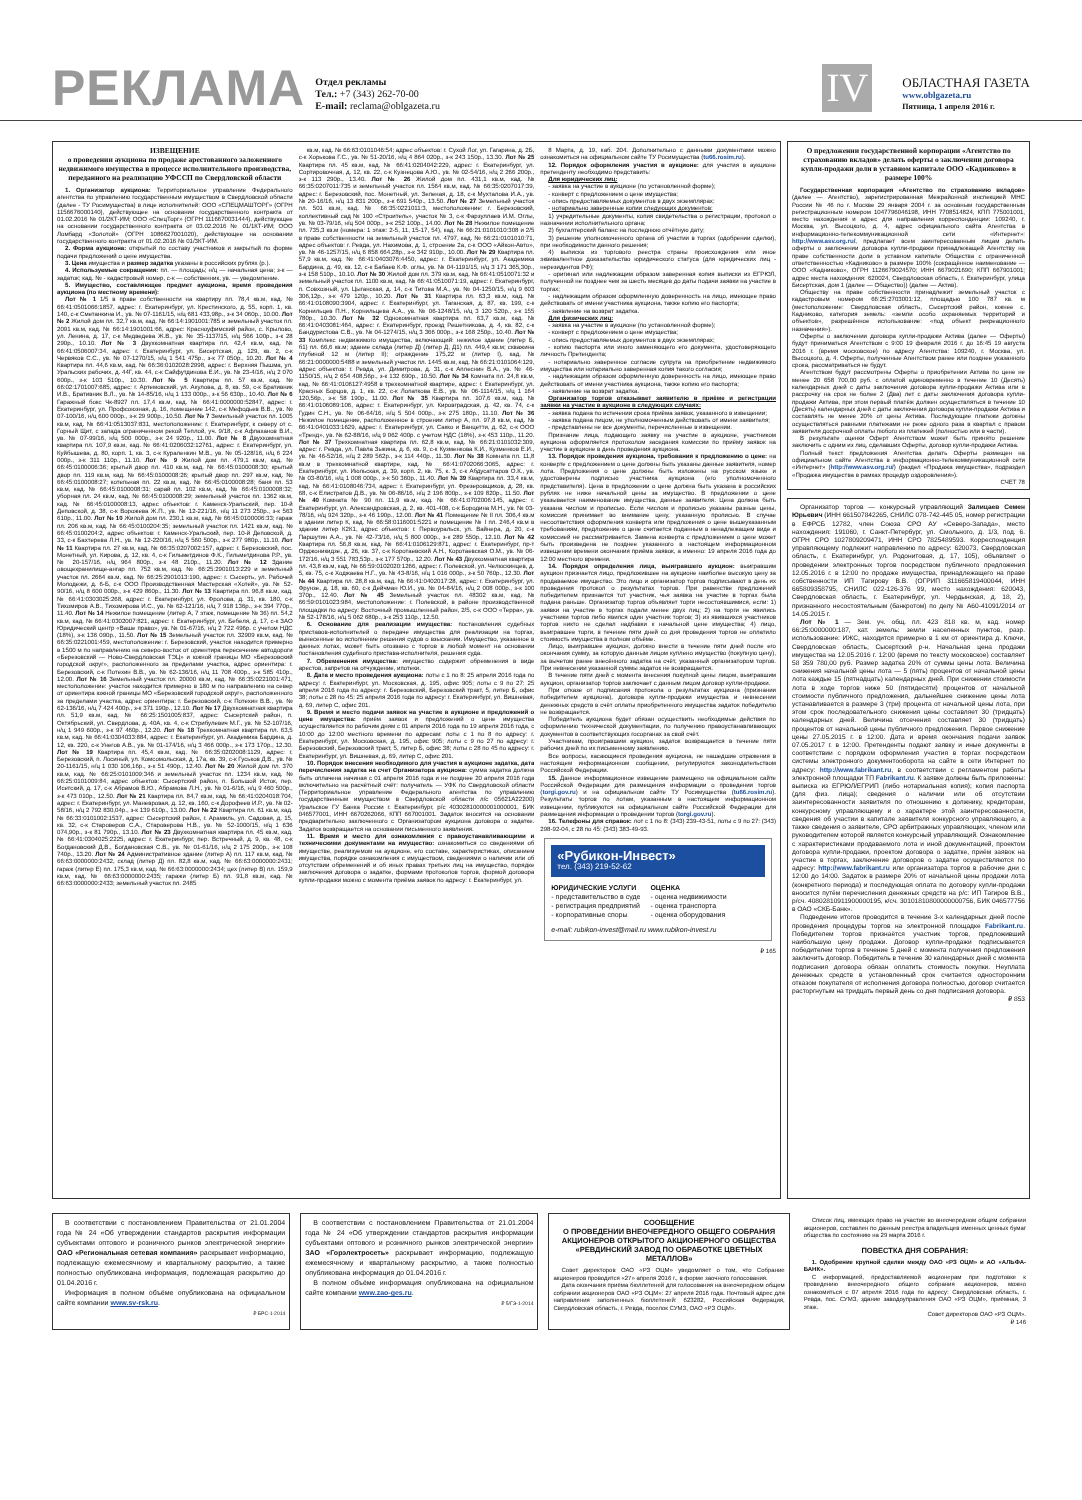РЕКЛАМА
Отдел рекламы
Тел.: +7 (343) 262-70-00
E-mail: reclama@oblgazeta.ru
IV
ОБЛАСТНАЯ ГАЗЕТА
www.oblgazeta.ru
Пятница, 1 апреля 2016 г.
ИЗВЕЩЕНИЕ
о проведении аукциона по продаже арестованного заложенного недвижимого имущества в процессе исполнительного производства, переданного на реализацию УФССП по Свердловской области
1. Организатор аукциона: Территориальное управление Федерального агентства по управлению государственным имуществом в Свердловской области (далее - ТУ Росимущества) в лице исполнителей: ООО «СПЕЦМАШТОРГ» (ОГРН 1156676000140), действующее на основании государственного контракта от 01.02.2016 № 01/2КТ-ИМ; ООО «СпецТорг» (ОГРН 1116670031444), действующее на основании государственного контракта от 03.02.2016 № 01/1КТ-ИМ; ООО Ломбард «Золотой» (ОГРН 1086627001020), действующее на основании государственного контракта от 01.02.2016 № 01/3КТ-ИМ.
2. Форма аукциона: открытый по составу участников и закрытый по форме подачи предложений о цене имущества.
3. Цена имущества и размер задатка указаны в российских рублях (р.).
4. Используемые сокращения: пл. — площадь; н/ц — начальная цена; з-к — задаток; кад. № - кадастровый номер, с-к — собственник, ув. — уведомление.
5. Имущество, составляющее предмет аукциона, время проведения аукциона (по местному времени):
Лот № 1 1/5 в праве собственности на квартиру пл. 78,4 кв.м, кад. № 66:41:0501066:1857, адрес: г. Екатеринбург, ул. Крестинского, д. 55, корп. 1, кв. 140, с-к Сметанкина И., ув. № 07-1161/15, н/ц 681 433,98р., з-к 34 060р., 10.00. Лот № 2 Жилой дом пл. 32,7 кв.м, кад. № 66:14:1901001:785 и земельный участок пл. 2091 кв.м, кад. № 66:14:1901001:66, адрес: Красноуфимский район, с. Крылово, ул. Ленина, д. 17, с-к Медведева Ж.В., ув. № 35-1137/15, н/ц 566 100р., з-к 28 290р., 10.10. Лот № 3 Двухкомнатная квартира пл. 42,4 кв.м, кад. № 66:41:0506007:34, адрес: г. Екатеринбург, ул. Бисертская, д. 129, кв. 2, с-к Червяков С.С., ув. № 07-1270/15, н/ц 1 541 475р., з-к 77 050р., 10.20. Лот № 4 Квартира пл. 44,6 кв.м, кад. № 66:36:0102028:2998, адрес: г. Верхняя Пышма, ул. Уральских рабочих, д. 44Г, кв. 44, с-к Сайфутдинова Е.И., ув. № 23-4/16, н/ц 2 070 600р., з-к 103 510р., 10.30. Лот № 5 Квартира пл. 57 кв.м, кад. № 66:02:1701007:685, адрес: г. Артемовский, ул. Акулова, д. 8, кв. 59, с-к Бративник И.В., Бративник В.Л., ув. № 14-85/16, н/ц 1 133 000р., з-к 56 630р., 10.40. Лот № 6 Гаражный бокс Чк-8927 пл. 17,4 кв.м, кад. № 66:41:0000000:52847, адрес: г. Екатеринбург, ул. Профсоюзная, д. 16, помещение 142, с-к Мефодьев В.В., ув. № 07-100/16, н/ц 600 000р., з-к 29 900р., 10.50. Лот № 7 Земельный участок пл. 1005 кв.м, кад. № 66:41:0513037:831, местоположение: г. Екатеринбург, к северу от с. Горный Щит, с запада ограниченном рекой Теплой, уч. 9/18, с-к Афлаханов В.И., ув. № 07-99/16, н/ц 500 000р., з-к 24 920р., 11.00. Лот № 8 Двухкомнатная квартира пл. 107,9 кв.м, кад. № 66:41:0206032:12761, адрес: г. Екатеринбург, ул. Куйбышева, д. 80, корп. 1, кв. 3, с-к Кураленкин М.В., ув. № 05-128/16, н/ц 6 224 000р., з-к 311 110р., 11.10. Лот № 9 Жилой дом пл. 479,1 кв.м, кад. № 66:45:0100006:36; крытый двор пл. 410 кв.м, кад. № 66:45:0100008:30; крытый двор пл. 119 кв.м, кад. № 66:45:0100008:26; крытый двор пл. 297 кв.м, кад. № 66:45:0100008:27; котельная пл. 22 кв.м, кад. № 66:45:0100008:28; баня пл. 53 кв.м, кад. № 66:45:0100008:31; сарай пл. 102 кв.м, кад. № 66:45:0100008:32; уборная пл. 24 кв.м, кад. № 66:45:0100008:29; земельный участок пл. 1362 кв.м, кад. № 66:45:0100008:13, адрес объектов: г. Каменск-Уральский, пер. 10-й Деповской, д. 38, с-к Ворожева Ж.П., ув. № 12-221/16, н/ц 11 273 250р., з-к 563 610р., 11.00. Лот № 10 Жилой дом пл. 230,1 кв.м, кад. № 66:45:0100006:33; гараж пл. 206 кв.м, кад. № 66:45:0100204:35; земельный участок пл. 1421 кв.м, кад. № 66:45:0100204:2, адрес объектов: г. Каменск-Уральский, пер. 10-й Деповской, д. 33, с-к Бахтерева Л.Н., ув. № 12-220/16, н/ц 5 560 500р., з-к 277 980р., 11.10. Лот № 11 Квартира пл. 27 кв.м, кад. № 66:35:0207002:157, адрес: г. Березовский, пос. Монетный, ул. Кирова, д. 12, кв. 4, с-к Гильметдинов Ф.К., Гильметдинова Р.Р., ув. № 20-157/16, н/ц 964 800р., з-к 48 210р., 11.20. Лот № 12 Здание овощехранилище-ангар пл. 752 кв.м, кад. № 66:25:2901013:229 и земельный участок пл. 2664 кв.м, кад. № 66:25:2901013:190, адрес: г. Сысерть, ул. Рабочей Молодежи, д. 6-Б, с-к ООО Производственная Мастерская «Хотей», ув. № 52-90/16, н/ц 8 600 000р., з-к 429 860р., 11.30. Лот № 13 Квартира пл. 96,8 кв.м, кад. № 66:41:0303025:268, адрес: г. Екатеринбург, ул. Фролова, д. 31, кв. 180, с-к Тихомиров А.В., Тихомирова И.С., ув. № 62-121/16, н/ц 7 918 136р., з-к 394 770р., 11.40. Лот № 14 Нежилое помещение (литер А, 7 этаж, помещение № 36) пл. 54,2 кв.м, кад. № 66:41:0302007:821, адрес: г. Екатеринбург, ул. Бебеля, д. 17, с-к ЗАО Юридический центр «Ваше право», ув. № 01-67/16, н/ц 2 722 496р. с учетом НДС (18%), з-к 136 090р., 11.50. Лот № 15 Земельный участок пл. 32909 кв.м, кад. № 66:35:0221001:459, местоположение: г. Березовский, участок находится примерно в 1500 м по направлению на северо-восток от ориентира пересечение автодороги «Березовский — Ново-Свердловская ТЭЦ» и южной границы МО «Березовский городской округ», расположенного за пределами участка, адрес ориентира: г. Березовский, с-к Потехин В.В., ув. № 62-136/16, н/ц 11 708 400р., з-к 585 410р., 12.00. Лот № 16 Земельный участок пл. 20000 кв.м, кад. № 66:35:0221001:471, местоположение: участок находится примерно в 180 м по направлению на север от ориентира южной границы МО «Березовский городской округ», расположенного за пределами участка, адрес ориентира: г. Березовский, с-к Потехин В.В., ув. № 62-136/16, н/ц 7 424 400р., з-к 371 190р., 12.10. Лот № 17 Двухкомнатная квартира пл. 51,9 кв.м, кад. № 66:25:1501005:837, адрес: Сысертский район, п. Октябрьский, ул. Свердлова, д. 40А, кв. 4, с-к Стрибулевич М.Г., ув. № 52-107/16, н/ц 1 949 600р., з-к 97 460р., 12.20. Лот № 18 Трехкомнатная квартира пл. 63,5 кв.м, кад. № 66:41:0304033:884, адрес: г. Екатеринбург, ул. Академика Бардина, д. 12, кв. 220, с-к Унегов А.В., ув. № 01-174/16, н/ц 3 466 000р., з-к 173 170р., 12.30. Лот № 19 Квартира пл. 45,4 кв.м, кад. № 66:35:0202008:1129, адрес: г. Березовский, п. Лосиный, ул. Комсомольская, д. 17а, кв. 39, с-к Гуськов Д.В., ув. № 20-1161/15, н/ц 1 030 106,16р., з-к 51 490р., 12.40. Лот № 20 Жилой дом пл. 370 кв.м, кад. № 66:25:0101009:346 и земельный участок пл. 1234 кв.м, кад. № 66:25:0101009:84, адрес объектов: Сысертский район, п. Большой Исток, пер. Исетский, д. 17, с-к Абрамов В.Ю., Абрамова Л.Н., ув. № 01-6/16, н/ц 9 460 500р., з-к 473 010р., 12.50. Лот № 21 Квартира пл. 84,7 кв.м, кад. № 66:41:0204018:704, адрес: г. Екатеринбург, ул. Маневровая, д. 12, кв. 160, с-к Дорофеев И.Р., ув. № 02-58/16, н/ц 2 792 830,04р., з-к 139 610р., 13.00. Лот № 22 Квартира пл. 61 кв.м, кад. № 66:33:0101002:1537, адрес: Сысертский район, г. Арамиль, ул. Садовая, д. 15, кв. 32, с-к Староверов С.А., Староверова Н.В., ув. № 52-1000/15, н/ц 1 636 074,90р., з-к 81 790р., 13.10. Лот № 23 Двухкомнатная квартира пл. 45 кв.м, кад. № 66:41:0304025:2225, адрес: г. Екатеринбург, пер. Встречный, д. 9, кв. 48, с-к Богдановский Д.В., Богдановская С.В., ув. № 01-61/16, н/ц 2 175 200р., з-к 108 740р., 13.20. Лот № 24 Административное здание (литер А) пл. 117 кв.м, кад. № 66:63:0000000:2432, склад (литер Д) пл. 82,8 кв.м, кад. № 66:63:0000000:2431; гараж (литер Е) пл. 175,3 кв.м, кад. № 66:63:0000000:2434; цех (литер В) пл. 159,9 кв.м, кад. № 66:63:0000000:2435; гаражи (литер Б) пл. 91,8 кв.м, кад. № 66:63:0000000:2433; земельный участок пл. 2485
кв.м, кад. № 66:63:0101046:54; адрес объектов: г. Сухой Лог, ул. Гагарина, д. 2Б, с-к Хорькова Г.С., ув. № 51-20/16, н/ц 4 864 020р., з-к 243 150р., 13.30. Лот № 25 Квартира пл. 45 кв.м, кад. № 66:41:0204042:229, адрес: г. Екатеринбург, ул. Сортировочная, д. 12, кв. 22, с-к Кузнецова А.Ю., ув. № 02-54/16, н/ц 2 266 200р., з-к 113 290р., 13.40. Лот № 26 Жилой дом пл. 431,1 кв.м, кад. № 66:35:0207011:735 и земельный участок пл. 1564 кв.м, кад. № 66:35:0207017:39, адрес: г. Березовский, пос. Монетный, ул. Зеленая, д. 18, с-к Мухталова И.А., ув. № 20-16/16, н/ц 13 831 200р., з-к 691 540р., 13.50. Лот № 27 Земельный участок пл. 501 кв.м, кад. № 66:35:0221011:3, местоположение: г. Березовский, коллективный сад № 100 «Строитель», участок № 3, с-к Фарзуллаев И.М. Оглы, ув. № 03-79/16, н/ц 504 000р., з-к 252 100р., 14.00. Лот № 28 Нежилое помещение пл. 735,3 кв.м (номера: 1 этаж: 2-5, 11, 15-17, 54), кад. № 66:21:0101010:308 и 2/5 в праве собственности на земельный участок пл. 4797, кад. № 66:21:0101010:71, адрес объектов: г. Ревда, ул. Нахимова, д. 1, строение 2а, с-к ООО «Айкон-Авто», ув. № 46-1257/15, н/ц 6 858 664,28р., з-к 342 910р., 10.00. Лот № 29 Квартира пл. 57,9 кв.м, кад. № 66:41:0403076:4450, адрес: г. Екатеринбург, ул. Академика Бардина, д. 49, кв. 12, с-к Бабаев К.Ф. оглы, ув. № 04-1191/15, н/ц 3 171 365,30р., з-к 158 510р., 10.10. Лот № 30 Жилой дом пл. 379 кв.м, кад. № 66:41:0510071:32 и земельный участок пл. 1100 кв.м, кад. № 66:41:0510071:19, адрес: г. Екатеринбург, п. Совхозный, ул. Цыганская, д. 14, с-к Титова М.А., ув. № 04-1250/15, н/ц 9 603 306,12р., з-к 479 120р., 10.20. Лот № 31 Квартира пл. 63,3 кв.м, кад. № 66:41:0108090:3904, адрес: г. Екатеринбург, ул. Таганская, д. 87, кв. 199, с-к Корнильцев П.Н., Корнильцева А.А., ув. № 06-1248/15, н/ц 3 120 520р., з-к 155 780р., 10.30. Лот № 32 Однокомнатная квартира пл. 63,7 кв.м, кад. № 66:41:0403081:464, адрес: г. Екатеринбург, проезд Решетникова, д. 4, кв. 82, с-к Бандуристова С.В., ув. № 04-1274/15, н/ц 3 366 000р., з-к 168 250р., 10.40. Лот № 33 Комплекс недвижимого имущества, включающий: нежилое здание (литер Б, б1) пл. 66,6 кв.м; здание склада (литер Д) (литер Д, Д1) пл. 449,4 кв.м; скважина глубиной 12 м (литер II); ограждение 175,22 м (литер I), кад. № 66:21:0000000:5488 и земельный участок пл. 1445 кв.м, кад. № 66:21:0101064:129, адрес объектов: г. Ревда, ул. Димитрова, д. 31, с-к Аплеснин В.А., ув. № 46-1150/15, н/ц 2 654 408,56р., з-к 132 690р., 10.50. Лот № 34 Комната пл. 24,8 кв.м, кад. № 66:41:0106127:4958 в трехкомнатной квартире, адрес: г. Екатеринбург, ул. Красных Борцов, д. 1, кв. 22, с-к Лопаткова Е.В., ув. № 06-1114/15, н/ц 1 164 120,56р., з-к 58 190р., 11.00. Лот № 35 Квартира пл. 107,6 кв.м, кад. № 66:41:0106089:106, адрес: г. Екатеринбург, ул. Кировградская, д. 42, кв. 74, с-к Гудин С.Н., ув. № 06-64/16, н/ц 5 504 000р., з-к 275 180р., 11.10. Лот № 36 Нежилое помещение, расположенное в строении литер А, пл. 97,8 кв.м, кад. № 66:41:0401033:1629, адрес: г. Екатеринбург, ул. Сакко и Ванцетти, д. 62, с-к ООО «Тренд», ув. № 62-88/16, н/ц 9 062 400р. с учетом НДС (18%), з-к 453 110р., 11.20. Лот № 37 Трехкомнатная квартира пл. 62,8 кв.м, кад. № 66:21:0101032:309, адрес: г. Ревда, ул. Павла Зыкина, д. 6, кв. 9, с-к Кузменкова К.И., Кузменков Е.И., ув. № 46-52/16, н/ц 2 289 562р., з-к 114 440р., 11.30. Лот № 38 Комната пл. 11,8 кв.м в трехкомнатной квартире, кад. № 66:41:0702066:3065, адрес: г. Екатеринбург, ул. Июльская, д. 39, корп. 2, кв. 75, к. 3, с-к Абдусаттаров О.К., ув. № 03-80/16, н/ц 1 008 000р., з-к 50 360р., 11.40. Лот № 39 Квартира пл. 33,4 кв.м, кад. № 66:41:0108046:734, адрес: г. Екатеринбург, ул. Фрезеровщиков, д. 28, кв. 68, с-к Елистратов Д.В., ув. № 06-86/16, н/ц 2 196 800р., з-к 109 820р., 11.50. Лот № 40 Комната № 90 пл. 11,9 кв.м, кад. № 66:41:0702006:145, адрес: г. Екатеринбург, ул. Александровская, д. 2, кв. 401-408, с-к Бородина М.Н., ув. № 03-78/16, н/ц 924 320р., з-к 46 190р., 12.00. Лот № 41 Помещение № II пл. 306,4 кв.м в здании литер К, кад. № 66:58:0116001:5221 и помещение № I пл. 246,4 кв.м в здании литер К2К1, адрес объектов: г. Первоуральск, ул. Вайнера, д. 20, с-к Паршутин А.А., ув. № 42-73/16, н/ц 5 800 000р., з-к 289 550р., 12.10. Лот № 42 Квартира пл. 56,8 кв.м, кад. № 66:41:0106129:871, адрес: г. Екатеринбург, пр-т Орджоникидзе, д. 26, кв. 37, с-к Коротаевский А.Н., Коротаевская О.М., ув. № 06-172/16, н/ц 3 551 783,53р., з-к 177 570р., 12.20. Лот № 43 Двухкомнатная квартира пл. 43,8 кв.м, кад. № 66:59:0102020:1266, адрес: г. Полевской, ул. Челюскинцев, д. 5, кв. 75, с-к Ходжаева Н.Г., ув. № 43-8/16, н/ц 1 016 000р., з-к 50 760р., 12.30. Лот № 44 Квартира пл. 28,8 кв.м, кад. № 66:41:0402017:28, адрес: г. Екатеринбург, ул. Фрунзе, д. 18, кв. 60, с-к Дейчман Ю.И., ув. № 04-84/16, н/ц 2 008 000р., з-к 100 370р., 12.40. Лот № 45 Земельный участок пл. 48302 кв.м, кад. № 66:59:0101023:984, местоположение: г. Полевской, в районе производственной площадки по адресу: Восточный промышленный район, 2/5, с-к ООО «Терра», ув. № 52-178/16, н/ц 5 062 680р., з-к 253 110р., 12.50.
6. Основание для реализации имущества: постановления судебных приставов-исполнителей о передаче имущества для реализации на торгах, вынесенные во исполнение решения судов о взыскании. Имущество, указанное в данных лотах, может быть отозвано с торгов в любой момент на основании постановления судебного пристава-исполнителя, решения суда.
7. Обременения имущества: имущество содержит обременения в виде арестов, запретов на отчуждение, ипотеки.
8. Дата и место проведения аукциона: лоты с 1 по 8: 25 апреля 2016 года по адресу: г. Екатеринбург, ул. Московская, д. 195, офис 905; лоты с 9 по 27: 25 апреля 2016 года по адресу: г. Березовский, Березовский тракт, 5, литер Б, офис 38; лоты с 28 по 45: 25 апреля 2016 года по адресу: г. Екатеринбург, ул. Вишневая, д. 69, литер С, офис 201.
9. Время и место подачи заявок на участие в аукционе и предложений о цене имущества: приём заявок и предложений о цене имущества осуществляется по рабочим дням с 01 апреля 2016 года по 19 апреля 2016 года, с 10:00 до 12:00 местного времени по адресам: лоты с 1 по 8 по адресу: г. Екатеринбург, ул. Московская, д. 195, офис 905; лоты с 9 по 27 по адресу: г. Березовский, Березовский тракт, 5, литер Б, офис 38; лоты с 28 по 45 по адресу: г. Екатеринбург, ул. Вишневая, д. 69, литер С, офис 201.
10. Порядок внесения необходимого для участия в аукционе задатка, дата перечисления задатка на счет Организатора аукциона: сумма задатка должна быть оплачена начиная с 01 апреля 2016 года и не позднее 20 апреля 2016 года включительно на расчётный счёт: получатель — УФК по Свердловской области (Территориальное управление Федерального агентства по управлению государственным имуществом в Свердловской области л/с 05621A22200) Уральское ГУ Банка России г. Екатеринбург, р/с 40302810000001000001, БИК 046577001, ИНН 6670262066, КПП 667001001. Задаток вносится на основании предварительно заключенного с Организатором аукциона договора о задатке. Задаток возвращается на основании письменного заявления.
11. Время и место для ознакомления с правоустанавливающими и техническими документами на имущество: ознакомиться со сведениями об имуществе, реализуемом на аукционе, его составе, характеристиках, описанием имущества, порядке ознакомления с имуществом, сведениями о наличии или об отсутствии обременений и об иных правах третьих лиц на имущество, порядке заключения договора о задатке, формами протоколов торгов, формой договора купли-продажи можно с момента приёма заявок по адресу: г. Екатеринбург, ул.
8 Марта, д. 19, каб. 204. Дополнительно с данными документами можно ознакомиться на официальном сайте ТУ Росимущества (tu66.rosim.ru).
12. Порядок оформления участия в аукционе: для участия в аукционе претенденту необходимо представить:
Для юридических лиц:
- заявка на участие в аукционе (по установленной форме);
- конверт с предложением о цене имущества;
- опись предоставляемых документов в двух экземплярах;
- нотариально заверенные копии следующих документов:
1) учредительные документы, копия свидетельства о регистрации, протокол о назначении исполнительного органа;
2) бухгалтерский баланс на последнюю отчётную дату;
3) решение уполномоченного органа об участии в торгах (одобрении сделки), при необходимости данного решения;
4) выписка из торгового реестра страны происхождения или иное эквивалентное доказательство юридического статуса (для юридических лиц - нерезидентов РФ);
- оригинал или надлежащим образом заверенная копия выписки из ЕГРЮЛ, полученной не позднее чем за шесть месяцев до даты подачи заявки на участие в торгах;
- надлежащим образом оформленную доверенность на лицо, имеющее право действовать от имени участника аукциона, также копию его паспорта;
- заявление на возврат задатка.
Для физических лиц:
- заявка на участие в аукционе (по установленной форме);
- конверт с предложением о цене имущества;
- опись предоставляемых документов в двух экземплярах;
- копию паспорта или иного заменяющего его документа, удостоверяющего личность Претендента;
- нотариально заверенное согласие супруга на приобретение недвижимого имущества или нотариально заверенная копия такого согласия;
- надлежащим образом оформленную доверенность на лицо, имеющее право действовать от имени участника аукциона, также копию его паспорта;
- заявление на возврат задатка.
Организатор торгов отказывает заявителю в приёме и регистрации заявки на участие в аукционе в следующих случаях:
- заявка подана по истечении срока приёма заявок, указанного в извещении;
- заявка подана лицом, не уполномоченным действовать от имени заявителя;
- представлены не все документы, перечисленные в извещении.
Признание лица, подающего заявку на участие в аукционе, участником аукциона оформляется протоколом заседания комиссии по приёму заявок на участие в аукционе в день проведения аукциона.
13. Порядок проведения аукциона, требования к предложению о цене: на конверте с предложением о цене должны быть указаны данные заявителя, номер лота. Предложения о цене должны быть изложены на русском языке и удостоверены подписью участника аукциона (его уполномоченного представителя). Цена в предложении о цене должна быть указана в российских рублях не ниже начальной цены за имущество. В предложении о цене указывается наименование имущества, данные заявителя. Цена должна быть указана числом и прописью. Если числом и прописью указаны разные цены, комиссия принимает во внимание цену, указанную прописью. В случае несоответствия оформления конверта или предложения о цене вышеуказанным требованиям, предложение о цене считается поданным в ненадлежащем виде и комиссией не рассматривается. Замена конверта с предложением о цене может быть произведена не позднее указанного в настоящем информационном извещении времени окончания приёма заявок, а именно: 19 апреля 2016 года до 12:00 местного времени.
14. Порядок определения лица, выигравшего аукцион: выигравшим аукцион признается лицо, предложившее на аукционе наиболее высокую цену за продаваемое имущество. Это лицо и организатор торгов подписывают в день их проведения протокол о результатах торгов. При равенстве предложений победителем признается тот участник, чья заявка на участие в торгах была подана раньше. Организатор торгов объявляет торги несостоявшимися, если: 1) заявки на участие в торгах подали менее двух лиц; 2) на торги не явились участники торгов либо явился один участник торгов; 3) из явившихся участников торгов никто не сделал надбавки к начальной цене имущества; 4) лицо, выигравшее торги, в течение пяти дней со дня проведения торгов не оплатило стоимость имущества в полном объёме.
Лицо, выигравшее аукцион, должно внести в течение пяти дней после его окончания сумму, за которую данным лицом куплено имущество (покупную цену), за вычетом ранее внесённого задатка на счёт, указанный организатором торгов. При невнесении указанной суммы задаток не возвращается.
В течение пяти дней с момента внесения покупной цены лицом, выигравшим аукцион, организатор торгов заключает с данным лицом договор купли-продажи.
При отказе от подписания протокола о результатах аукциона (признании победителем аукциона), договора купли-продажи имущества и невнесении денежных средств в счёт оплаты приобретенного имущества задаток победителю не возвращается.
Победитель аукциона будет обязан осуществить необходимые действия по оформлению технической документации, по получению правоустанавливающих документов в соответствующих госорганах за свой счёт.
Участникам, проигравшим аукцион, задаток возвращается в течение пяти рабочих дней по их письменному заявлению.
Все вопросы, касающиеся проведения аукциона, не нашедшие отражения в настоящем информационном сообщении, регулируются законодательством Российской Федерации.
15. Данное информационное извещение размещено на официальном сайте Российской Федерации для размещения информации о проведении торгов (torgi.gov.ru) и на официальном сайте ТУ Росимущества (tu66.rosim.ru). Результаты торгов по лотам, указанным в настоящем информационном извещении, публикуются на официальном сайте Российской Федерации для размещения информации о проведении торгов (torgi.gov.ru).
16. Телефоны для справок: лот с 1 по 8: (343) 239-43-51, лоты с 9 по 27: (343) 298-92-04, с 28 по 45: (343) 383-49-93.
«Рубикон-Инвест»
тел. (343) 219-52-62
ЮРИДИЧЕСКИЕ УСЛУГИ
- представительство в суде
- регистрация предприятий
- корпоративные споры
ОЦЕНКА
- оценка недвижимости
- оценка транспорта
- оценка оборудования
e-mail: rubikon-invest@mail.ru www.rubikon-invest.ru
₽ 165
О предложении государственной корпорации «Агентство по страхованию вкладов» делать оферты о заключении договора купли-продажи доли в уставном капитале ООО «Кадниково» в размере 100%
Государственная корпорация «Агентство по страхованию вкладов» (далее — Агентство), зарегистрированная Межрайонной инспекцией МНС России № 46 по г. Москве 29 января 2004 г. за основным государственным регистрационным номером 1047796046198, ИНН 7708514824, КПП 775001001, место нахождения и адрес для направления корреспонденции: 109240, г. Москва, ул. Высоцкого, д. 4, адрес официального сайта Агентства в информационно-телекоммуникационной сети «Интернет»: http://www.asv.org.ru/, предлагает всем заинтересованным лицам делать оферты о заключении договора купли-продажи принадлежащей Агентству на праве собственности доли в уставном капитале Общества с ограниченной ответственностью «Кадниково» в размере 100% (сокращённое наименование — ООО «Кадниково», ОГРН 1126679024570; ИНН 6679021690; КПП 667901001; адрес места нахождения: 620024, Свердловская область, г. Екатеринбург, улица Бисертская, дом 1 (далее — Общество)) (далее — Актив).
Обществу на праве собственности принадлежит земельный участок с кадастровым номером 66:25:2703001:12, площадью 100 787 кв. м (местоположение: Свердловская область, Сысертский район, южнее с. Кадниково, категория земель: «земли особо охраняемых территорий и объектов», разрешённое использование: «под объект рекреационного назначения»).
Оферты о заключении договора купли-продажи Актива (далее — Оферты) будут приниматься Агентством с 9:00 19 февраля 2016 г. до 16:45 19 августа 2016 г. (время московское) по адресу Агентства: 109240, г. Москва, ул. Высоцкого, д. 4. Оферты, полученные Агентством ранее или позднее указанного срока, рассматриваться не будут.
Агентством будут рассмотрены Оферты о приобретении Актива по цене не менее 20 658 700,00 руб. с оплатой единовременно в течение 10 (Десять) календарных дней с даты заключения договора купли-продажи Актива или в рассрочку на срок не более 2 (Два) лет с даты заключения договора купли-продажи Актива, при этом первый платёж должен осуществляться в течение 10 (Десять) календарных дней с даты заключения договора купли-продажи Актива и составлять не менее 20% от цены Актива. Последующие платежи должны осуществляться равными платежами не реже одного раза в квартал с правом заявителя досрочной оплаты любого из платежей (полностью или в части).
В результате оценки Оферт Агентством может быть принято решение заключить с одним из лиц, сделавших Оферты, договор купли-продажи Актива.
Полный текст предложения Агентства делать Оферты размещен на официальном сайте Агентства в информационно-телекоммуникационной сети «Интернет» (http://www.asv.org.ru/) (раздел «Продажа имущества», подраздел «Продажа имущества в рамках процедур оздоровления»).
СЧЕТ 78
Организатор торгов — конкурсный управляющий Залицаев Семен Юрьевич (ИНН 661507842265, СНИЛС 078-742-445 05, номер регистрации в ЕФРСБ 12782, член Союза СРО АУ «Северо-Запада», место нахождения: 191060, г. Санкт-Петербург, ул. Смольного, д. 1/3, под. 6. ОГРН СРО 1027809209471, ИНН СРО 7825489593. Корреспонденция управляющему подлежит направлению по адресу: 620073, Свердловская область, г. Екатеринбург, ул. Родонитовая, д. 17, 105), объявляет о проведении электронных торгов посредством публичного предложения 12.05.2016 г. в 12:00 по продаже имущества, принадлежащего на праве собственности ИП Тагирову В.В. (ОГРИП 311665819400044, ИНН 665809358795, СНИЛС 022-126-376 99, место нахождения: 620043, Свердловская область, г. Екатеринбург, ул. Чердынская, д. 18, 2), признанного несостоятельным (банкротом) по делу № А60-41091/2014 от 14.05.2015 г.
Лот № 1 — Зем. уч. общ. пл. 423 818 кв. м, кад. номер 66:25:0000000:187, кат. земель: земли населенных пунктов, разр. использование: ИЖС, находится примерно в 1 км от ориентира д. Ключи, Свердловская область, Сысертский р-н. Начальная цена продажи имущества на 12.05.2016 г. 12:00 (время по тексту московское) составляет 58 359 780,00 руб. Размер задатка 20% от суммы цены лота. Величина снижения начальной цены лота — 5 (пять) процентов от начальной цены лота каждые 15 (пятнадцать) календарных дней. При снижении стоимости лота в ходе торгов ниже 50 (пятидесяти) процентов от начальной стоимости публичного предложения, дальнейшее снижение цены лота устанавливается в размере 3 (три) процента от начальной цены лота, при этом срок последовательного снижения цены составляет 30 (тридцать) календарных дней. Величина отсечения составляет 30 (тридцать) процентов от начальной цены публичного предложения. Первое снижение цены 27.05.2015 г. в 12:00. Дата и время окончания подачи заявок 07.05.2017 г. в 12:00. Претенденты подают заявку и иные документы в соответствии с порядком оформления участия в торгах посредством системы электронного документооборота на сайте в сети Интернет по адресу: http://www.fabrikant.ru, в соответствии с регламентом работы электронной площадки ТП Fabrikant.ru. К заявке должны быть приложены: выписка из ЕГРЮЛ/ЕГРИП (либо нотариальная копия); копия паспорта (для физ. лица); сведения о наличии или об отсутствии заинтересованности заявителя по отношению к должнику, кредиторам, конкурсному управляющему и о характере этой заинтересованности, сведения об участии в капитале заявителя конкурсного управляющего, а также сведения о заявителе, СРО арбитражных управляющих, членом или руководителем которой является конкурсный управляющий. Ознакомление с характеристиками продаваемого лота и иной документацией, проектом договора купли-продажи, проектом договора о задатке, приём заявок на участие в торгах, заключение договоров о задатке осуществляются по адресу: http://www.fabrikant.ru или организатора торгов в рабочие дни с 12:00 до 14:00. Задаток в размере 20% от начальной цены продажи лота (конкретного периода) и последующая оплата по договору купли-продажи вносится путём перечисления денежных средств на р/с: ИП Тагиров В.В., р/сч. 40802810911900000195, к/сч. 30101810800000000756, БИК 046577756 в ОАО «СКБ-Банк».
Подведение итогов проводится в течение 3-х календарных дней после проведения процедуры торгов на электронной площадке Fabrikant.ru. Победителем торгов признаётся участник торгов, предложивший наибольшую цену продажи. Договор купли-продажи подписывается победителем торгов в течение 5 дней с момента получения предложения заключить договор. Победитель в течение 30 календарных дней с момента подписания договора обязан оплатить стоимость покупки. Неуплата денежных средств в установленный срок считается односторонним отказом покупателя от исполнения договора полностью, договор считается расторгнутым на тридцать первый день со дня подписания договора.
₽ 853
В соответствии с постановлением Правительства от 21.01.2004 года № 24 «Об утверждении стандартов раскрытия информации субъектами оптового и розничного рынков электрической энергии» ОАО «Региональная сетевая компания» раскрывает информацию, подлежащую ежемесячному и квартальному раскрытию, а также полностью опубликована информация, подлежащая раскрытию до 01.04.2016 г.
Информация в полном объёме опубликована на официальном сайте компании www.sv-rsk.ru.
₽ БРС-1-2014
В соответствии с постановлением Правительства от 21.01.2004 года № 24 «Об утверждении стандартов раскрытия информации субъектами оптового и розничного рынков электрической энергии» ЗАО «Горэлектросеть» раскрывает информацию, подлежащую ежемесячному и квартальному раскрытию, а также полностью опубликована информация до 01.04.2016 г.
В полном объёме информация опубликована на официальном сайте компании www.zao-ges.ru.
₽ 5/ГЭ-1-2014
СООБЩЕНИЕ
О ПРОВЕДЕНИИ ВНЕОЧЕРЕДНОГО ОБЩЕГО СОБРАНИЯ АКЦИОНЕРОВ ОТКРЫТОГО АКЦИОНЕРНОГО ОБЩЕСТВА «РЕВДИНСКИЙ ЗАВОД ПО ОБРАБОТКЕ ЦВЕТНЫХ МЕТАЛЛОВ»
Совет директоров ОАО «РЗ ОЦМ» уведомляет о том, что Собрание акционеров проводится «27» апреля 2016 г., в форме заочного голосования.
Дата окончания приёма бюллетеней для голосования на внеочередном общем собрании акционеров ОАО «РЗ ОЦМ»: 27 апреля 2016 года. Почтовый адрес для направления заполненных бюллетеней: 623282, Российская Федерация, Свердловская область, г. Ревда, поселок СУМЗ, ОАО «РЗ ОЦМ».
Список лиц, имеющих право на участие во внеочередном общем собрании акционеров, составлен по данным реестра владельцев именных ценных бумаг общества по состоянию на 29 марта 2016 г.
ПОВЕСТКА ДНЯ СОБРАНИЯ:
1. Одобрение крупной сделки между ОАО «РЗ ОЦМ» и АО «АЛЬФА-БАНК».
С информацией, предоставляемой акционерам при подготовке к проведению внеочередного общего собрания акционеров, можно ознакомиться с 07 апреля 2016 года по адресу: Свердловская область, г. Ревда, пос. СУМЗ, здание заводоуправления ОАО «РЗ ОЦМ», приёмная, 3 этаж.
Совет директоров ОАО «РЗ ОЦМ».
₽ 146